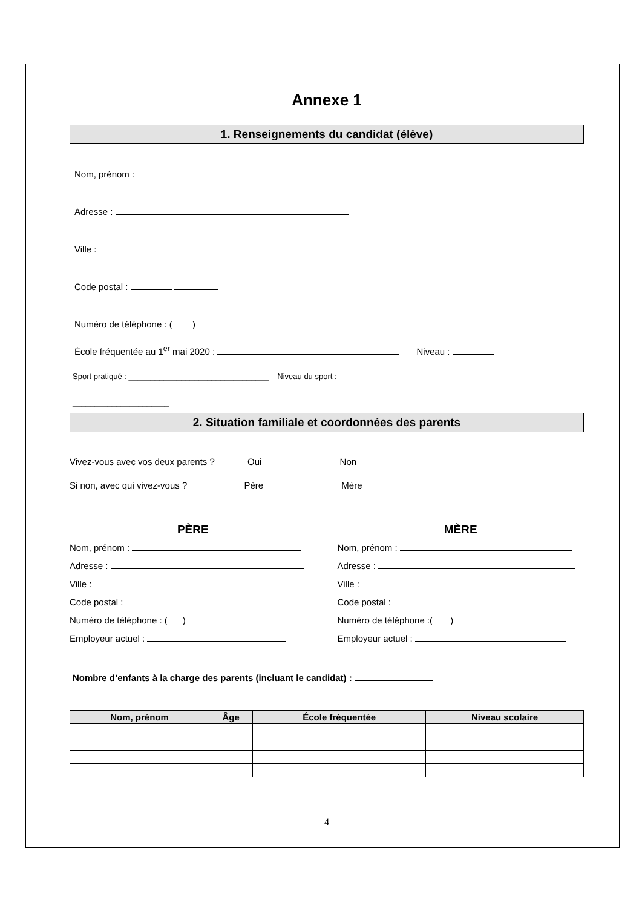Annexe 1
1. Renseignements du candidat (élève)
Nom, prénom :
Adresse :
Ville :
Code postal :
Numéro de téléphone : ( )
École fréquentée au 1<sup>er</sup> mai 2020 : Niveau :
Sport pratiqué : ________________________________ Niveau du sport :
______________________
2. Situation familiale et coordonnées des parents
Vivez-vous avec vos deux parents ? Oui Non
Si non, avec qui vivez-vous ? Père Mère
PÈRE
Nom, prénom :
Adresse :
Ville :
Code postal :
Numéro de téléphone : ( )
Employeur actuel :
MÈRE
Nom, prénom :
Adresse :
Ville :
Code postal :
Numéro de téléphone :( )
Employeur actuel :
Nombre d’enfants à la charge des parents (incluant le candidat) :
| Nom, prénom | Âge | École fréquentée | Niveau scolaire |
| --- | --- | --- | --- |
4